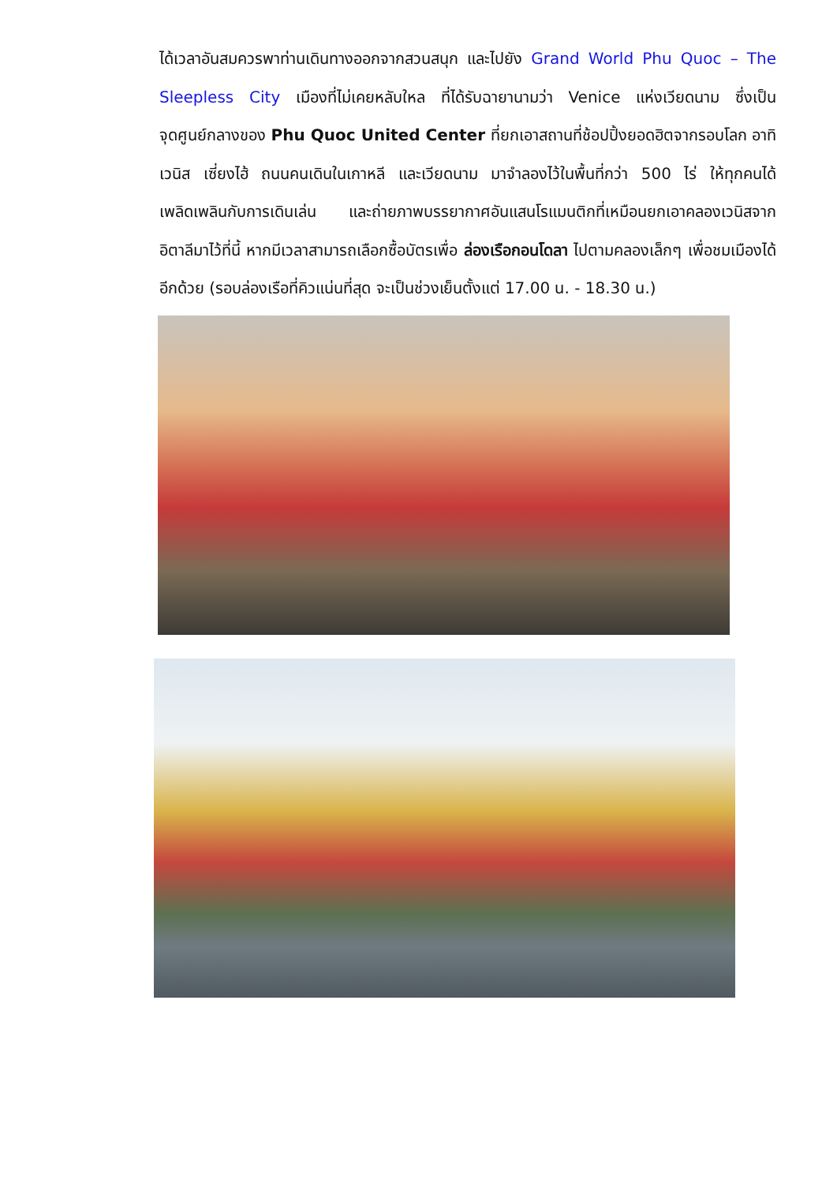ได้เวลาอันสมควรพาท่านเดินทางออกจากสวนสนุก และไปยัง Grand World Phu Quoc – The Sleepless City เมืองที่ไม่เคยหลับใหล ที่ได้รับฉายานามว่า Venice แห่งเวียดนาม ซึ่งเป็นจุดศูนย์กลางของ Phu Quoc United Center ที่ยกเอาสถานที่ช้อปปิ้งยอดฮิตจากรอบโลก อาทิ เวนิส เซี่ยงไฮ้ ถนนคนเดินในเกาหลี และเวียดนาม มาจำลองไว้ในพื้นที่กว่า 500 ไร่ ให้ทุกคนได้เพลิดเพลินกับการเดินเล่น และถ่ายภาพบรรยากาศอันแสนโรแมนติกที่เหมือนยกเอาคลองเวนิสจากอิตาลีมาไว้ที่นี้ หากมีเวลาสามารถเลือกซื้อบัตรเพื่อ ล่องเรือกอนโดลา ไปตามคลองเล็กๆ เพื่อชมเมืองได้อีกด้วย (รอบล่องเรือที่คิวแน่นที่สุด จะเป็นช่วงเย็นตั้งแต่ 17.00 น. - 18.30 น.)